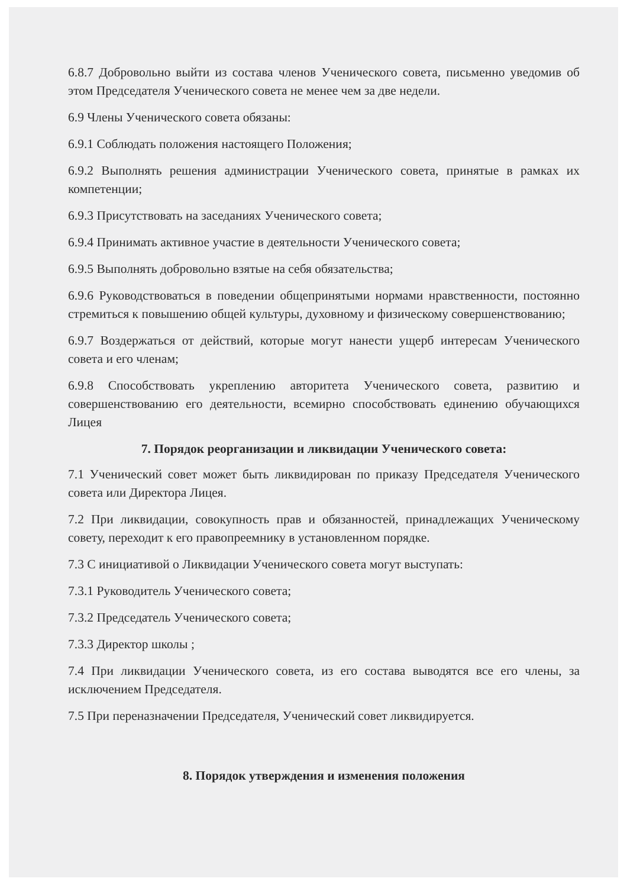6.8.7 Добровольно выйти из состава членов Ученического совета, письменно уведомив об этом Председателя Ученического совета не менее чем за две недели.
6.9 Члены Ученического совета обязаны:
6.9.1 Соблюдать положения настоящего Положения;
6.9.2 Выполнять решения администрации Ученического совета, принятые в рамках их компетенции;
6.9.3 Присутствовать на заседаниях Ученического совета;
6.9.4 Принимать активное участие в деятельности Ученического совета;
6.9.5 Выполнять добровольно взятые на себя обязательства;
6.9.6 Руководствоваться в поведении общепринятыми нормами нравственности, постоянно стремиться к повышению общей культуры, духовному и физическому совершенствованию;
6.9.7 Воздержаться от действий, которые могут нанести ущерб интересам Ученического совета и его членам;
6.9.8 Способствовать укреплению авторитета Ученического совета, развитию и совершенствованию его деятельности, всемирно способствовать единению обучающихся Лицея
7. Порядок реорганизации и ликвидации Ученического совета:
7.1 Ученический совет может быть ликвидирован по приказу Председателя Ученического совета или Директора Лицея.
7.2 При ликвидации, совокупность прав и обязанностей, принадлежащих Ученическому совету, переходит к его правопреемнику в установленном порядке.
7.3 С инициативой о Ликвидации Ученического совета могут выступать:
7.3.1 Руководитель Ученического совета;
7.3.2 Председатель Ученического совета;
7.3.3 Директор школы ;
7.4 При ликвидации Ученического совета, из его состава выводятся все его члены, за исключением Председателя.
7.5 При переназначении Председателя, Ученический совет ликвидируется.
8. Порядок утверждения и изменения положения